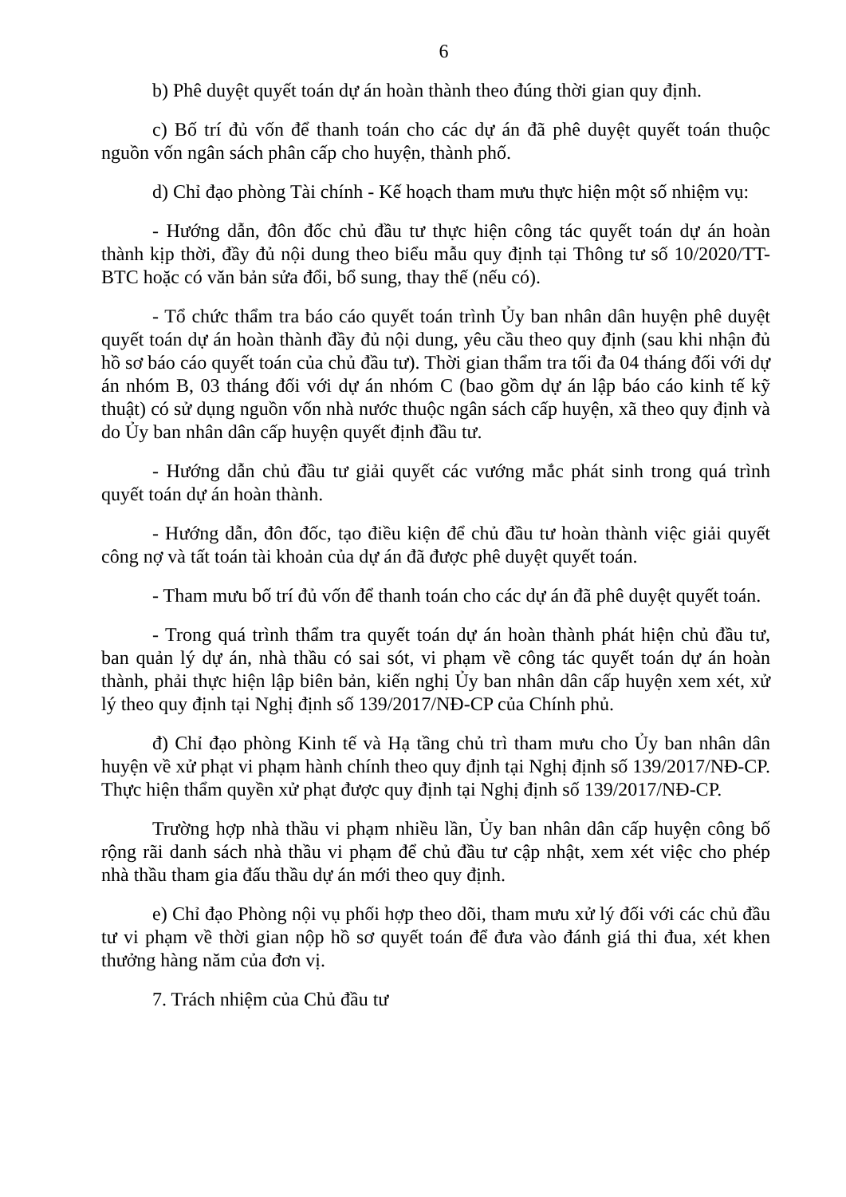6
b) Phê duyệt quyết toán dự án hoàn thành theo đúng thời gian quy định.
c) Bố trí đủ vốn để thanh toán cho các dự án đã phê duyệt quyết toán thuộc nguồn vốn ngân sách phân cấp cho huyện, thành phố.
d) Chỉ đạo phòng Tài chính - Kế hoạch tham mưu thực hiện một số nhiệm vụ:
- Hướng dẫn, đôn đốc chủ đầu tư thực hiện công tác quyết toán dự án hoàn thành kịp thời, đầy đủ nội dung theo biểu mẫu quy định tại Thông tư số 10/2020/TT-BTC hoặc có văn bản sửa đổi, bổ sung, thay thế (nếu có).
- Tổ chức thẩm tra báo cáo quyết toán trình Ủy ban nhân dân huyện phê duyệt quyết toán dự án hoàn thành đầy đủ nội dung, yêu cầu theo quy định (sau khi nhận đủ hồ sơ báo cáo quyết toán của chủ đầu tư). Thời gian thẩm tra tối đa 04 tháng đối với dự án nhóm B, 03 tháng đối với dự án nhóm C (bao gồm dự án lập báo cáo kinh tế kỹ thuật) có sử dụng nguồn vốn nhà nước thuộc ngân sách cấp huyện, xã theo quy định và do Ủy ban nhân dân cấp huyện quyết định đầu tư.
- Hướng dẫn chủ đầu tư giải quyết các vướng mắc phát sinh trong quá trình quyết toán dự án hoàn thành.
- Hướng dẫn, đôn đốc, tạo điều kiện để chủ đầu tư hoàn thành việc giải quyết công nợ và tất toán tài khoản của dự án đã được phê duyệt quyết toán.
- Tham mưu bố trí đủ vốn để thanh toán cho các dự án đã phê duyệt quyết toán.
- Trong quá trình thẩm tra quyết toán dự án hoàn thành phát hiện chủ đầu tư, ban quản lý dự án, nhà thầu có sai sót, vi phạm về công tác quyết toán dự án hoàn thành, phải thực hiện lập biên bản, kiến nghị Ủy ban nhân dân cấp huyện xem xét, xử lý theo quy định tại Nghị định số 139/2017/NĐ-CP của Chính phủ.
đ) Chỉ đạo phòng Kinh tế và Hạ tầng chủ trì tham mưu cho Ủy ban nhân dân huyện về xử phạt vi phạm hành chính theo quy định tại Nghị định số 139/2017/NĐ-CP. Thực hiện thẩm quyền xử phạt được quy định tại Nghị định số 139/2017/NĐ-CP.
Trường hợp nhà thầu vi phạm nhiều lần, Ủy ban nhân dân cấp huyện công bố rộng rãi danh sách nhà thầu vi phạm để chủ đầu tư cập nhật, xem xét việc cho phép nhà thầu tham gia đấu thầu dự án mới theo quy định.
e) Chỉ đạo Phòng nội vụ phối hợp theo dõi, tham mưu xử lý đối với các chủ đầu tư vi phạm về thời gian nộp hồ sơ quyết toán để đưa vào đánh giá thi đua, xét khen thưởng hàng năm của đơn vị.
7. Trách nhiệm của Chủ đầu tư